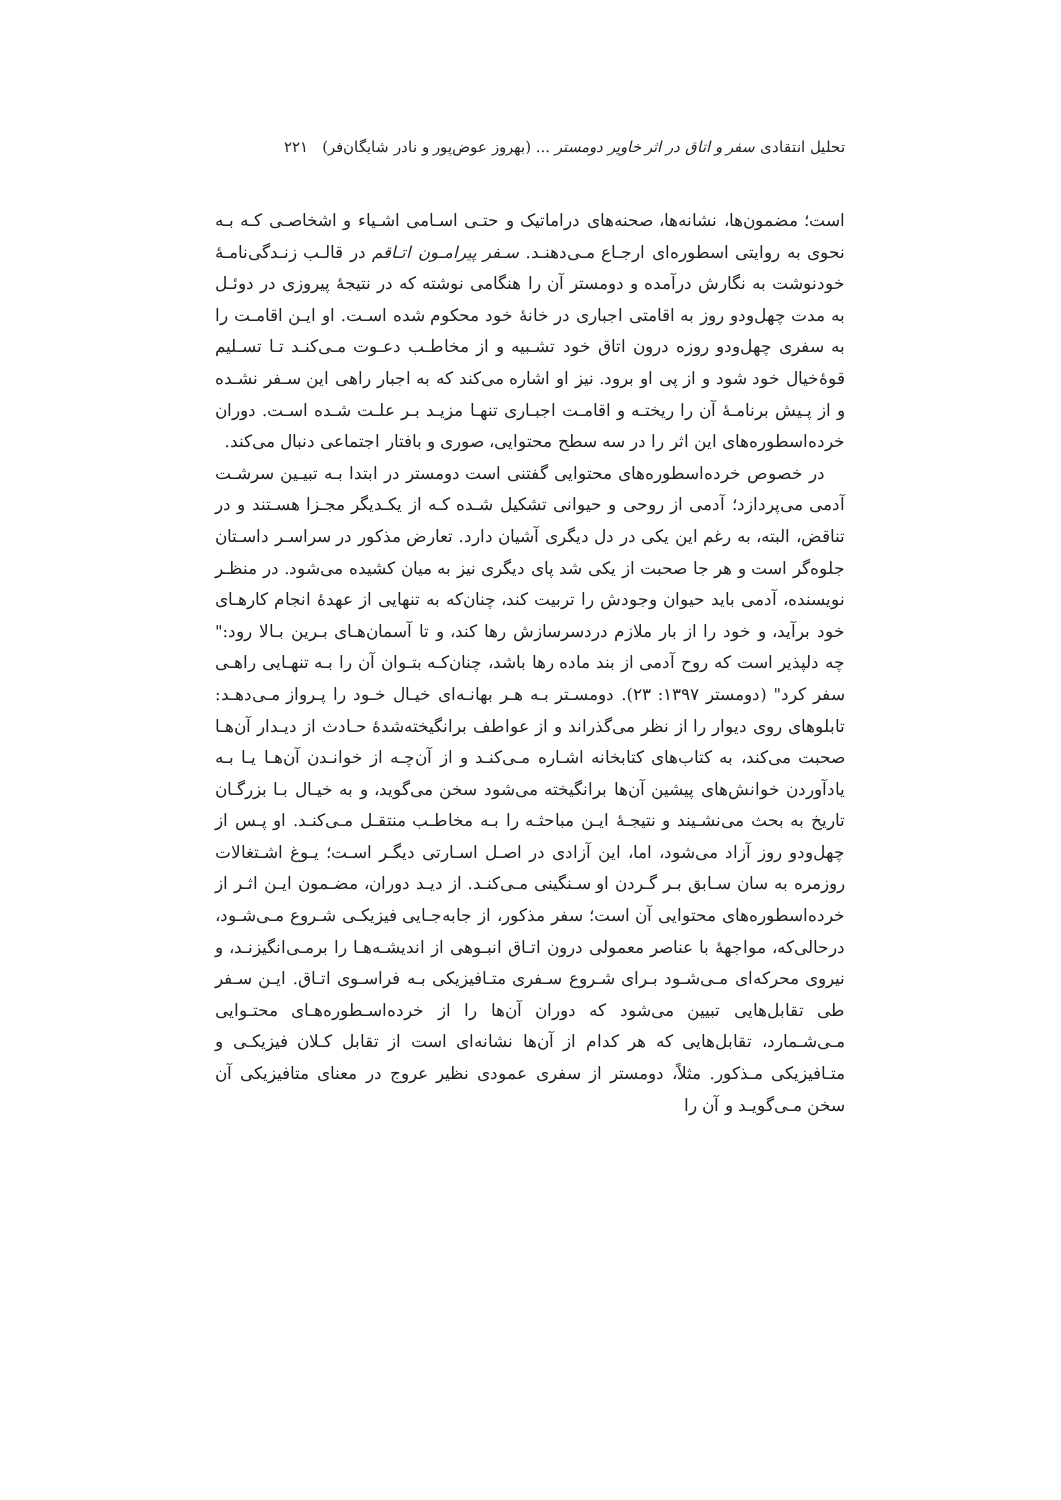تحلیل انتقادی سفر و اتاق در اثر خاویر دومستر ... (بهروز عوض‌پور و نادر شایگان‌فر) ۲۲۱
است؛ مضمون‌ها، نشانه‌ها، صحنه‌های دراماتیک و حتـی اسـامی اشـیاء و اشخاصـی کـه بـه نحوی به روایتی اسطوره‌ای ارجـاع مـی‌دهنـد. سـفر پیرامـون اتـاقم در قالـب زنـدگی‌نامـهٔ خودنوشت به نگارش درآمده و دومستر آن را هنگامی نوشته که در نتیجهٔ پیروزی در دوئـل به مدت چهل‌ودو روز به اقامتی اجباری در خانهٔ خود محکوم شده اسـت. او ایـن اقامـت را به سفری چهل‌ودو روزه درون اتاق خود تشـبیه و از مخاطـب دعـوت مـی‌کنـد تـا تسـلیم قوهٔ‌خیال خود شود و از پی او برود. نیز او اشاره می‌کند که به اجبار راهی این سـفر نشـده و از پـیش برنامـهٔ آن را ریختـه و اقامـت اجبـاری تنهـا مزیـد بـر علـت شـده اسـت. دوران خرده‌اسطوره‌های این اثر را در سه سطح محتوایی، صوری و بافتار اجتماعی دنبال می‌کند.
در خصوص خرده‌اسطوره‌های محتوایی گفتنی است دومستر در ابتدا بـه تبیـین سرشـت آدمی می‌پردازد؛ آدمی از روحی و حیوانی تشکیل شـده کـه از یکـدیگر مجـزا هسـتند و در تناقض، البته، به رغم این یکی در دل دیگری آشیان دارد. تعارض مذکور در سراسـر داسـتان جلوه‌گر است و هر جا صحبت از یکی شد پای دیگری نیز به میان کشیده می‌شود. در منظـر نویسنده، آدمی باید حیوان وجودش را تربیت کند، چنان‌که به تنهایی از عهدهٔ انجام کارهـای خود برآید، و خود را از بار ملازم دردسرسازش رها کند، و تا آسمان‌هـای بـرین بـالا رود:" چه دلپذیر است که روح آدمی از بند ماده رها باشد، چنان‌کـه بتـوان آن را بـه تنهـایی راهـی سفر کرد" (دومستر ۱۳۹۷: ۲۳). دومسـتر بـه هـر بهانـه‌ای خیـال خـود را پـرواز مـی‌دهـد: تابلوهای روی دیوار را از نظر می‌گذراند و از عواطف برانگیخته‌شدهٔ حـادث از دیـدار آن‌هـا صحبت می‌کند، به کتاب‌های کتابخانه اشـاره مـی‌کنـد و از آن‌چـه از خوانـدن آن‌هـا یـا بـه یادآوردن خوانش‌های پیشین آن‌ها برانگیخته می‌شود سخن می‌گوید، و به خیـال بـا بزرگـان تاریخ به بحث می‌نشـیند و نتیجـهٔ ایـن مباحثـه را بـه مخاطـب منتقـل مـی‌کنـد. او پـس از چهل‌ودو روز آزاد می‌شود، اما، این آزادی در اصـل اسـارتی دیگـر اسـت؛ یـوغ اشـتغالات روزمره به سان سـابق بـر گـردن او سـنگینی مـی‌کنـد. از دیـد دوران، مضـمون ایـن اثـر از خرده‌اسطوره‌های محتوایی آن است؛ سفر مذکور، از جابه‌جـایی فیزیکـی شـروع مـی‌شـود، درحالی‌که، مواجههٔ با عناصر معمولی درون اتـاق انبـوهی از اندیشـه‌هـا را برمـی‌انگیزنـد، و نیروی محرکه‌ای مـی‌شـود بـرای شـروع سـفری متـافیزیکی بـه فراسـوی اتـاق. ایـن سـفر طی تقابل‌هایی تبیین می‌شود که دوران آن‌ها را از خرده‌اسـطوره‌هـای محتـوایی مـی‌شـمارد، تقابل‌هایی که هر کدام از آن‌ها نشانه‌ای است از تقابل کـلان فیزیکـی و متـافیزیکی مـذکور. مثلاً، دومستر از سفری عمودی نظیر عروج در معنای متافیزیکی آن سخن مـی‌گویـد و آن را